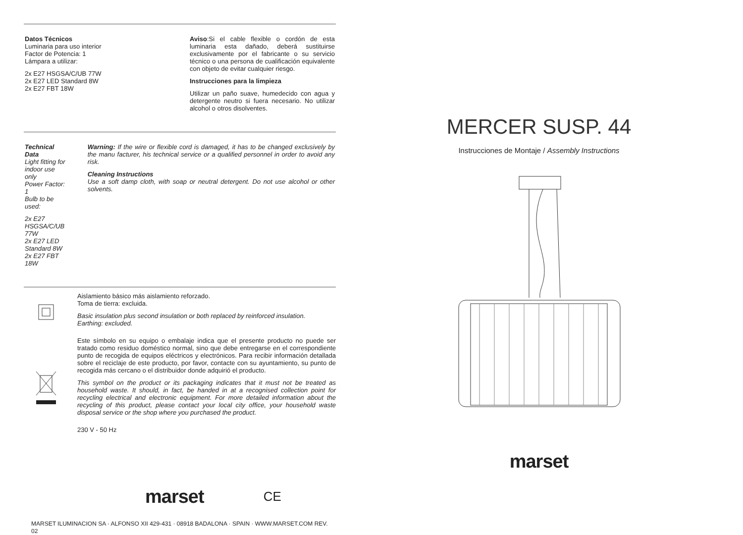Datos Técnicos
Luminaria para uso interior
Factor de Potencia: 1
Lámpara a utilizar:
2x E27 HSGSA/C/UB 77W
2x E27 LED Standard 8W
2x E27 FBT 18W
Aviso:Si el cable flexible o cordón de esta luminaria esta dañado, deberá sustituirse exclusivamente por el fabricante o su servicio técnico o una persona de cualificación equivalente con objeto de evitar cualquier riesgo.
Instrucciones para la limpieza
Utilizar un paño suave, humedecido con agua y detergente neutro si fuera necesario. No utilizar alcohol o otros disolventes.
Technical Data
Light fitting for indoor use only
Power Factor: 1
Bulb to be used:
2x E27 HSGSA/C/UB 77W
2x E27 LED Standard 8W
2x E27 FBT 18W
Warning: If the wire or flexible cord is damaged, it has to be changed exclusively by the manu facturer, his technical service or a qualified personnel in order to avoid any risk.
Cleaning Instructions
Use a soft damp cloth, with soap or neutral detergent. Do not use alcohol or other solvents.
Aislamiento básico más aislamiento reforzado.
Toma de tierra: excluida.
Basic insulation plus second insulation or both replaced by reinforced insulation.
Earthing: excluded.
Este símbolo en su equipo o embalaje indica que el presente producto no puede ser tratado como residuo doméstico normal, sino que debe entregarse en el correspondiente punto de recogida de equipos eléctricos y electrónicos. Para recibir información detallada sobre el reciclaje de este producto, por favor, contacte con su ayuntamiento, su punto de recogida más cercano o el distribuidor donde adquirió el producto.
This symbol on the product or its packaging indicates that it must not be treated as household waste. It should, in fact, be handed in at a recognised collection point for recycling electrical and electronic equipment. For more detailed information about the recycling of this product, please contact your local city office, your household waste disposal service or the shop where you purchased the product.
230 V - 50 Hz
marset CE
MARSET ILUMINACION SA · ALFONSO XII 429-431 · 08918 BADALONA · SPAIN · WWW.MARSET.COM REV. 02
MERCER SUSP. 44
Instrucciones de Montaje / Assembly Instructions
marset